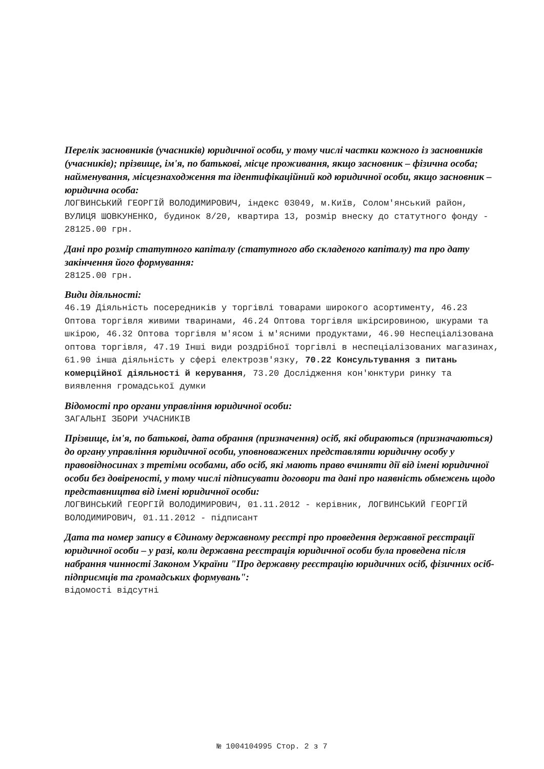Перелік засновників (учасників) юридичної особи, у тому числі частки кожного із засновників (учасників); прізвище, ім'я, по батькові, місце проживання, якщо засновник – фізична особа; найменування, місцезнаходження та ідентифікаційний код юридичної особи, якщо засновник – юридична особа:
ЛОГВИНСЬКИЙ ГЕОРГІЙ ВОЛОДИМИРОВИЧ, індекс 03049, м.Київ, Солом'янський район, ВУЛИЦЯ ШОВКУНЕНКО, будинок 8/20, квартира 13, розмір внеску до статутного фонду - 28125.00 грн.
Дані про розмір статутного капіталу (статутного або складеного капіталу) та про дату закінчення його формування:
28125.00 грн.
Види діяльності:
46.19 Діяльність посередників у торгівлі товарами широкого асортименту, 46.23 Оптова торгівля живими тваринами, 46.24 Оптова торгівля шкірсировиною, шкурами та шкірою, 46.32 Оптова торгівля м'ясом і м'ясними продуктами, 46.90 Неспеціалізована оптова торгівля, 47.19 Інші види роздрібної торгівлі в неспеціалізованих магазинах, 61.90 інша діяльність у сфері електрозв'язку, 70.22 Консультування з питань комерційної діяльності й керування, 73.20 Дослідження кон'юнктури ринку та виявлення громадської думки
Відомості про органи управління юридичної особи:
ЗАГАЛЬНІ ЗБОРИ УЧАСНИКІВ
Прізвище, ім'я, по батькові, дата обрання (призначення) осіб, які обираються (призначаються) до органу управління юридичної особи, уповноважених представляти юридичну особу у правовідносинах з третіми особами, або осіб, які мають право вчиняти дії від імені юридичної особи без довіреності, у тому числі підписувати договори та дані про наявність обмежень щодо представництва від імені юридичної особи:
ЛОГВИНСЬКИЙ ГЕОРГІЙ ВОЛОДИМИРОВИЧ, 01.11.2012 - керівник, ЛОГВИНСЬКИЙ ГЕОРГІЙ ВОЛОДИМИРОВИЧ, 01.11.2012 - підписант
Дата та номер запису в Єдиному державному реєстрі про проведення державної реєстрації юридичної особи – у разі, коли державна реєстрація юридичної особи була проведена після набрання чинності Законом України "Про державну реєстрацію юридичних осіб, фізичних осіб-підприємців та громадських формувань":
відомості відсутні
№ 1004104995 Стор. 2 з 7